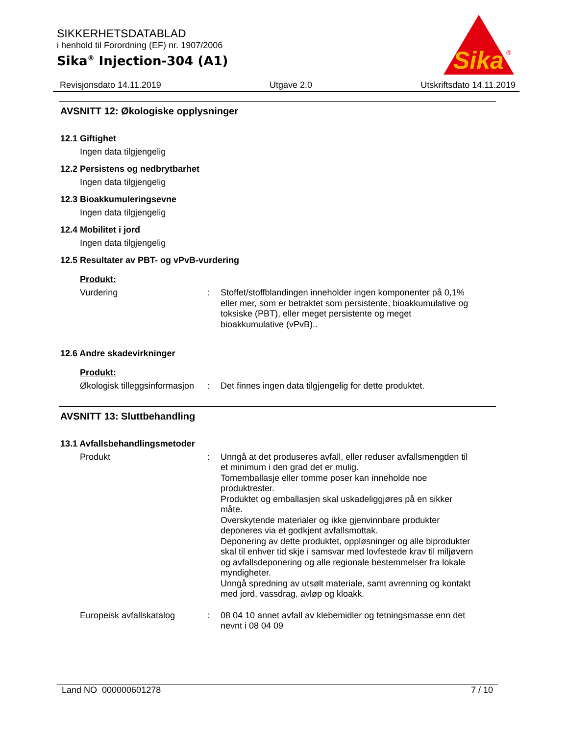SIKKERHETSDATABLAD
i henhold til Forordning (EF) nr. 1907/2006
Sika<sup>®</sup> Injection-304 (A1)
Sika
®
Revisjonsdato 14.11.2019 Utgave 2.0 Utskriftsdato 14.11.2019
AVSNITT 12: Økologiske opplysninger
12.1 Giftighet
Ingen data tilgjengelig
12.2 Persistens og nedbrytbarhet
Ingen data tilgjengelig
12.3 Bioakkumuleringsevne
Ingen data tilgjengelig
12.4 Mobilitet i jord
Ingen data tilgjengelig
12.5 Resultater av PBT- og vPvB-vurdering
Produkt:
Vurdering :
Stoffet/stoffblandingen inneholder ingen komponenter på 0,1% eller mer, som er betraktet som persistente, bioakkumulative og toksiske (PBT), eller meget persistente og meget bioakkumulative (vPvB)..
12.6 Andre skadevirkninger
Produkt:
Økologisk tilleggsinformasjon
:
Det finnes ingen data tilgjengelig for dette produktet.
AVSNITT 13: Sluttbehandling
13.1 Avfallsbehandlingsmetoder
Produkt :
Unngå at det produseres avfall, eller reduser avfallsmengden til et minimum i den grad det er mulig.
Tomemballasje eller tomme poser kan inneholde noe produktrester.
Produktet og emballasjen skal uskadeliggjøres på en sikker måte.
Overskytende materialer og ikke gjenvinnbare produkter deponeres via et godkjent avfallsmottak.
Deponering av dette produktet, oppløsninger og alle biprodukter skal til enhver tid skje i samsvar med lovfestede krav til miljøvern og avfallsdeponering og alle regionale bestemmelser fra lokale myndigheter.
Unngå spredning av utsølt materiale, samt avrenning og kontakt med jord, vassdrag, avløp og kloakk.
Europeisk avfallskatalog :
08 04 10 annet avfall av klebemidler og tetningsmasse enn det nevnt i 08 04 09
Land NO 000000601278 7 / 10